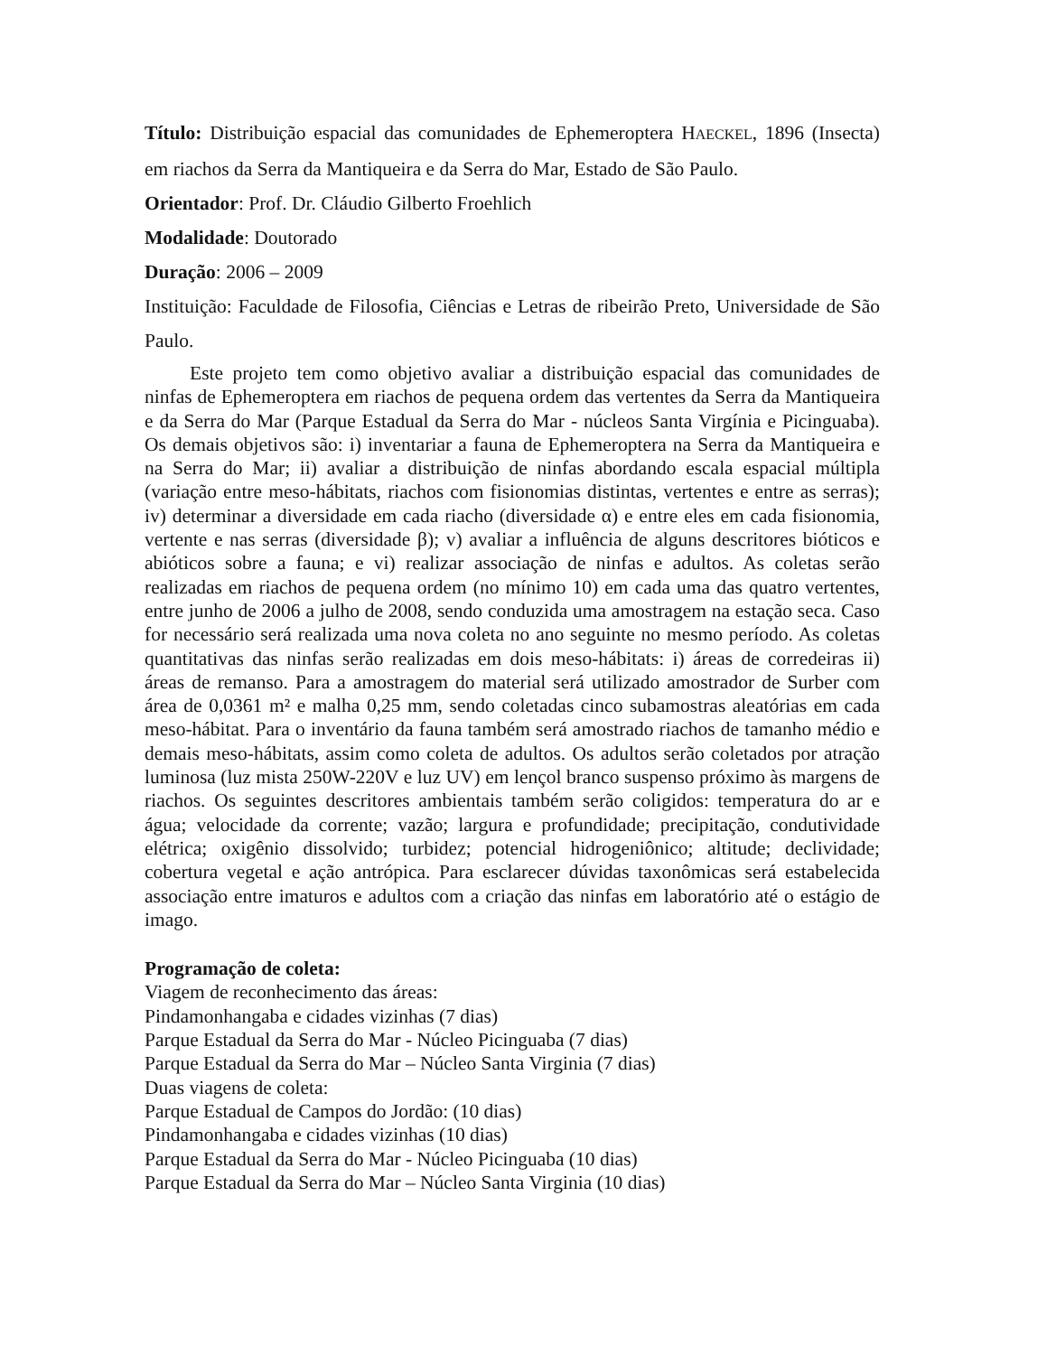Título: Distribuição espacial das comunidades de Ephemeroptera HAECKEL, 1896 (Insecta) em riachos da Serra da Mantiqueira e da Serra do Mar, Estado de São Paulo.
Orientador: Prof. Dr. Cláudio Gilberto Froehlich
Modalidade: Doutorado
Duração: 2006 – 2009
Instituição: Faculdade de Filosofia, Ciências e Letras de ribeirão Preto, Universidade de São Paulo.
Este projeto tem como objetivo avaliar a distribuição espacial das comunidades de ninfas de Ephemeroptera em riachos de pequena ordem das vertentes da Serra da Mantiqueira e da Serra do Mar (Parque Estadual da Serra do Mar - núcleos Santa Virgínia e Picinguaba). Os demais objetivos são: i) inventariar a fauna de Ephemeroptera na Serra da Mantiqueira e na Serra do Mar; ii) avaliar a distribuição de ninfas abordando escala espacial múltipla (variação entre meso-hábitats, riachos com fisionomias distintas, vertentes e entre as serras); iv) determinar a diversidade em cada riacho (diversidade α) e entre eles em cada fisionomia, vertente e nas serras (diversidade β); v) avaliar a influência de alguns descritores bióticos e abióticos sobre a fauna; e vi) realizar associação de ninfas e adultos. As coletas serão realizadas em riachos de pequena ordem (no mínimo 10) em cada uma das quatro vertentes, entre junho de 2006 a julho de 2008, sendo conduzida uma amostragem na estação seca. Caso for necessário será realizada uma nova coleta no ano seguinte no mesmo período. As coletas quantitativas das ninfas serão realizadas em dois meso-hábitats: i) áreas de corredeiras ii) áreas de remanso. Para a amostragem do material será utilizado amostrador de Surber com área de 0,0361 m² e malha 0,25 mm, sendo coletadas cinco subamostras aleatórias em cada meso-hábitat. Para o inventário da fauna também será amostrado riachos de tamanho médio e demais meso-hábitats, assim como coleta de adultos. Os adultos serão coletados por atração luminosa (luz mista 250W-220V e luz UV) em lençol branco suspenso próximo às margens de riachos. Os seguintes descritores ambientais também serão coligidos: temperatura do ar e água; velocidade da corrente; vazão; largura e profundidade; precipitação, condutividade elétrica; oxigênio dissolvido; turbidez; potencial hidrogeniônico; altitude; declividade; cobertura vegetal e ação antrópica. Para esclarecer dúvidas taxonômicas será estabelecida associação entre imaturos e adultos com a criação das ninfas em laboratório até o estágio de imago.
Programação de coleta:
Viagem de reconhecimento das áreas:
Pindamonhangaba e cidades vizinhas (7 dias)
Parque Estadual da Serra do Mar - Núcleo Picinguaba (7 dias)
Parque Estadual da Serra do Mar – Núcleo Santa Virginia (7 dias)
Duas viagens de coleta:
Parque Estadual de Campos do Jordão: (10 dias)
Pindamonhangaba e cidades vizinhas (10 dias)
Parque Estadual da Serra do Mar - Núcleo Picinguaba (10 dias)
Parque Estadual da Serra do Mar – Núcleo Santa Virginia (10 dias)